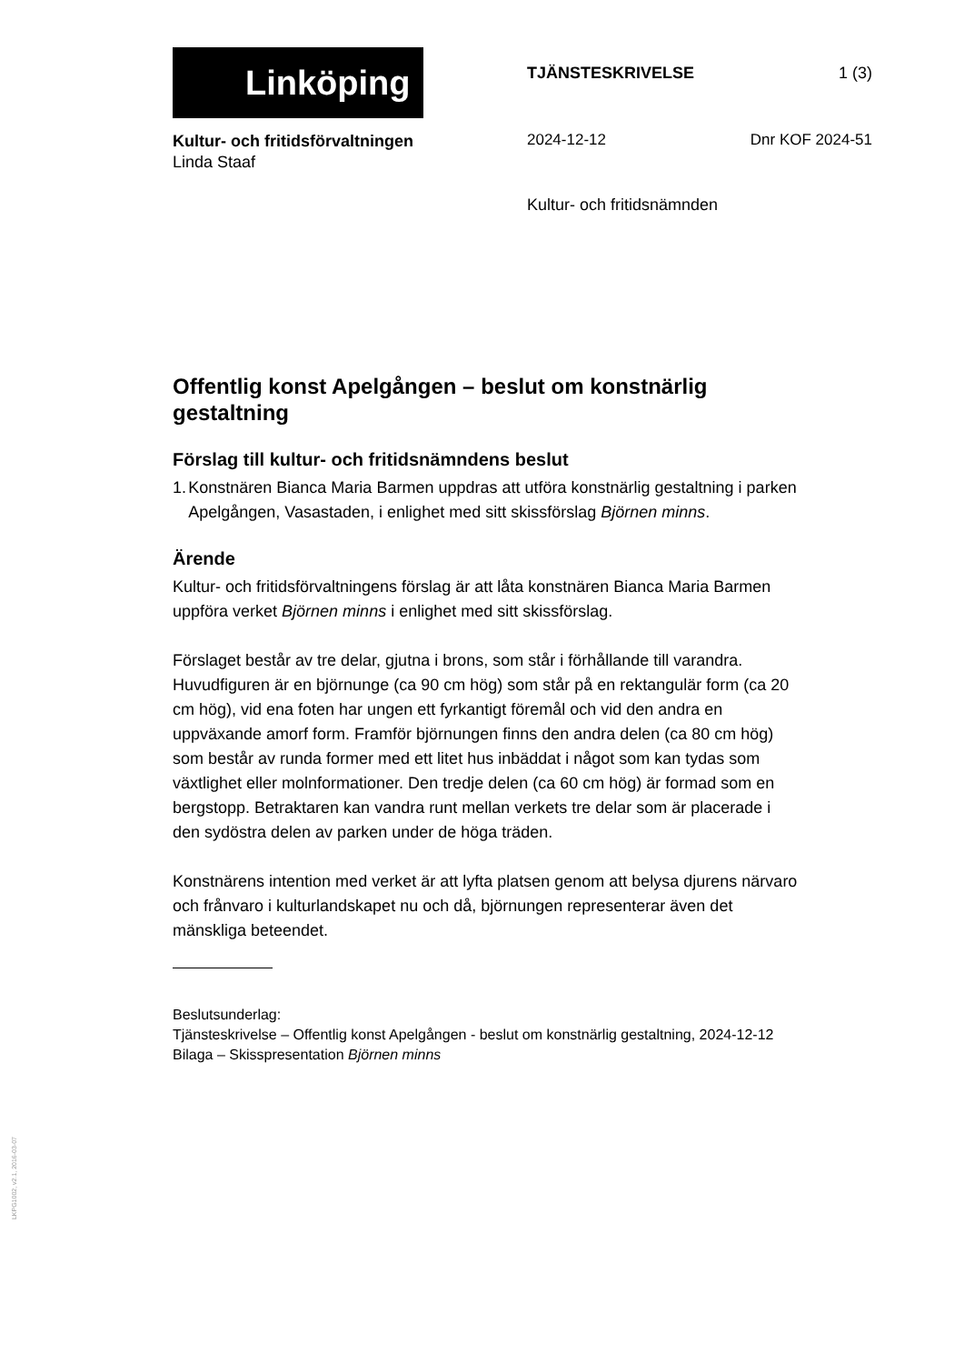Linköping
TJÄNSTESKRIVELSE 1 (3)
Kultur- och fritidsförvaltningen
Linda Staaf
2024-12-12 Dnr KOF 2024-51
Kultur- och fritidsnämnden
Offentlig konst Apelgången – beslut om konstnärlig gestaltning
Förslag till kultur- och fritidsnämndens beslut
1. Konstnären Bianca Maria Barmen uppdras att utföra konstnärlig gestaltning i parken Apelgången, Vasastaden, i enlighet med sitt skissförslag Björnen minns.
Ärende
Kultur- och fritidsförvaltningens förslag är att låta konstnären Bianca Maria Barmen uppföra verket Björnen minns i enlighet med sitt skissförslag.
Förslaget består av tre delar, gjutna i brons, som står i förhållande till varandra. Huvudfiguren är en björnunge (ca 90 cm hög) som står på en rektangulär form (ca 20 cm hög), vid ena foten har ungen ett fyrkantigt föremål och vid den andra en uppväxande amorf form. Framför björnungen finns den andra delen (ca 80 cm hög) som består av runda former med ett litet hus inbäddat i något som kan tydas som växtlighet eller molnformationer. Den tredje delen (ca 60 cm hög) är formad som en bergstopp. Betraktaren kan vandra runt mellan verkets tre delar som är placerade i den sydöstra delen av parken under de höga träden.
Konstnärens intention med verket är att lyfta platsen genom att belysa djurens närvaro och frånvaro i kulturlandskapet nu och då, björnungen representerar även det mänskliga beteendet.
Beslutsunderlag:
Tjänsteskrivelse – Offentlig konst Apelgången - beslut om konstnärlig gestaltning, 2024-12-12
Bilaga – Skisspresentation Björnen minns
LKPG1002, v2.1, 2016-03-07